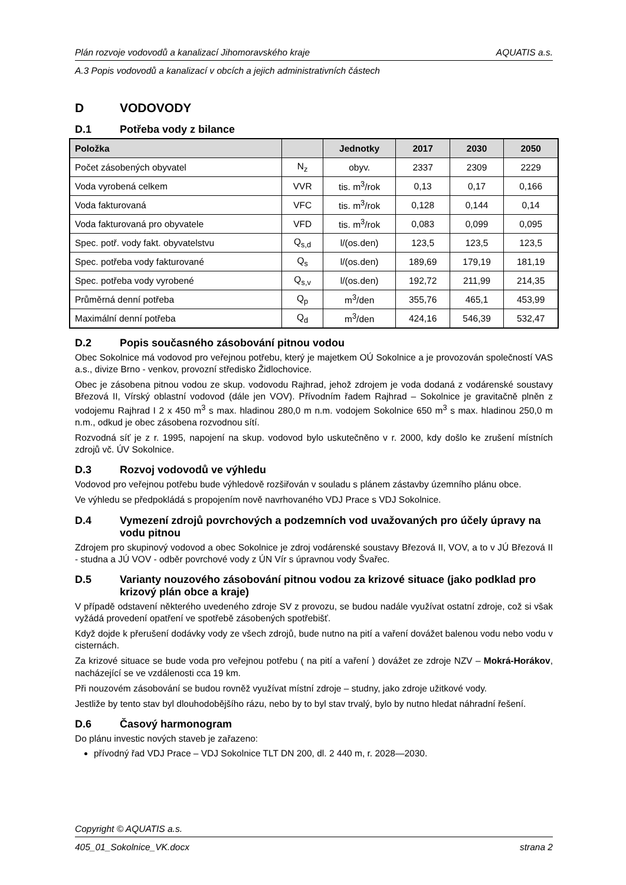Plán rozvoje vodovodů a kanalizací Jihomoravského kraje AQUATIS a.s.
A.3 Popis vodovodů a kanalizací v obcích a jejich administrativních částech
D VODOVODY
D.1 Potřeba vody z bilance
| Položka | | Jednotky | 2017 | 2030 | 2050 |
| --- | --- | --- | --- | --- | --- |
| Počet zásobených obyvatel | N<sub>z</sub> | obyv. | 2337 | 2309 | 2229 |
| Voda vyrobená celkem | VVR | tis. m<sup>3</sup>/rok | 0,13 | 0,17 | 0,166 |
| Voda fakturovaná | VFC | tis. m<sup>3</sup>/rok | 0,128 | 0,144 | 0,14 |
| Voda fakturovaná pro obyvatele | VFD | tis. m<sup>3</sup>/rok | 0,083 | 0,099 | 0,095 |
| Spec. potř. vody fakt. obyvatelstvu | Q<sub>s,d</sub> | l/(os.den) | 123,5 | 123,5 | 123,5 |
| Spec. potřeba vody fakturované | Q<sub>s</sub> | l/(os.den) | 189,69 | 179,19 | 181,19 |
| Spec. potřeba vody vyrobené | Q<sub>s,v</sub> | l/(os.den) | 192,72 | 211,99 | 214,35 |
| Průměrná denní potřeba | Q<sub>p</sub> | m<sup>3</sup>/den | 355,76 | 465,1 | 453,99 |
| Maximální denní potřeba | Q<sub>d</sub> | m<sup>3</sup>/den | 424,16 | 546,39 | 532,47 |
D.2 Popis současného zásobování pitnou vodou
Obec Sokolnice má vodovod pro veřejnou potřebu, který je majetkem OÚ Sokolnice a je provozován společností VAS a.s., divize Brno - venkov, provozní středisko Židlochovice.
Obec je zásobena pitnou vodou ze skup. vodovodu Rajhrad, jehož zdrojem je voda dodaná z vodárenské soustavy Březová II, Vírský oblastní vodovod (dále jen VOV). Přívodním řadem Rajhrad – Sokolnice je gravitačně plněn z vodojemu Rajhrad I 2 x 450 m<sup>3</sup> s max. hladinou 280,0 m n.m. vodojem Sokolnice 650 m<sup>3</sup> s max. hladinou 250,0 m n.m., odkud je obec zásobena rozvodnou sítí.
Rozvodná síť je z r. 1995, napojení na skup. vodovod bylo uskutečněno v r. 2000, kdy došlo ke zrušení místních zdrojů vč. ÚV Sokolnice.
D.3 Rozvoj vodovodů ve výhledu
Vodovod pro veřejnou potřebu bude výhledově rozšiřován v souladu s plánem zástavby územního plánu obce.
Ve výhledu se předpokládá s propojením nově navrhovaného VDJ Prace s VDJ Sokolnice.
D.4 Vymezení zdrojů povrchových a podzemních vod uvažovaných pro účely úpravy na vodu pitnou
Zdrojem pro skupinový vodovod a obec Sokolnice je zdroj vodárenské soustavy Březová II, VOV, a to v JÚ Březová II - studna a JÚ VOV - odběr povrchové vody z ÚN Vír s úpravnou vody Švařec.
D.5 Varianty nouzového zásobování pitnou vodou za krizové situace (jako podklad pro krizový plán obce a kraje)
V případě odstavení některého uvedeného zdroje SV z provozu, se budou nadále využívat ostatní zdroje, což si však vyžádá provedení opatření ve spotřebě zásobených spotřebišť.
Když dojde k přerušení dodávky vody ze všech zdrojů, bude nutno na pití a vaření dovážet balenou vodu nebo vodu v cisternách.
Za krizové situace se bude voda pro veřejnou potřebu ( na pití a vaření ) dovážet ze zdroje NZV – Mokrá-Horákov, nacházející se ve vzdálenosti cca 19 km.
Při nouzovém zásobování se budou rovněž využívat místní zdroje – studny, jako zdroje užitkové vody.
Jestliže by tento stav byl dlouhodobějšího rázu, nebo by to byl stav trvalý, bylo by nutno hledat náhradní řešení.
D.6 Časový harmonogram
Do plánu investic nových staveb je zařazeno:
přívodný řad VDJ Prace – VDJ Sokolnice TLT DN 200, dl. 2 440 m, r. 2028—2030.
Copyright © AQUATIS a.s.
405_01_Sokolnice_VK.docx strana 2